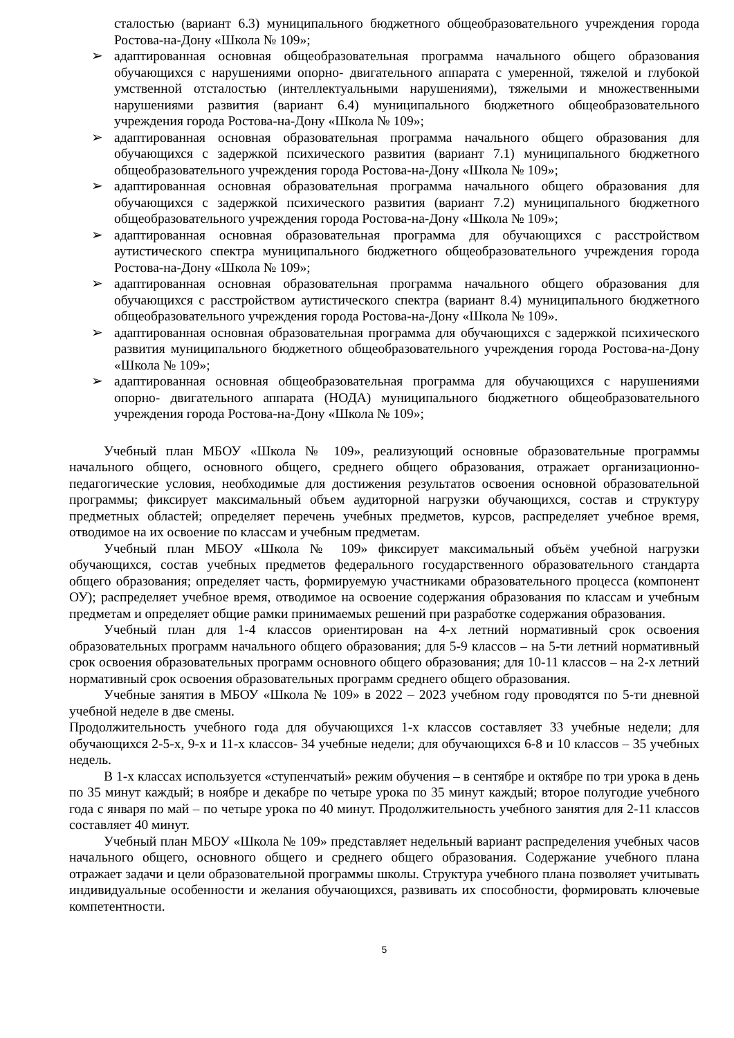сталостью (вариант 6.3) муниципального бюджетного общеобразовательного учреждения города Ростова-на-Дону «Школа № 109»;
➢ адаптированная основная общеобразовательная программа начального общего образования обучающихся с нарушениями опорно- двигательного аппарата с умеренной, тяжелой и глубокой умственной отсталостью (интеллектуальными нарушениями), тяжелыми и множественными нарушениями развития (вариант 6.4) муниципального бюджетного общеобразовательного учреждения города Ростова-на-Дону «Школа № 109»;
➢ адаптированная основная образовательная программа начального общего образования для обучающихся с задержкой психического развития (вариант 7.1) муниципального бюджетного общеобразовательного учреждения города Ростова-на-Дону «Школа № 109»;
➢ адаптированная основная образовательная программа начального общего образования для обучающихся с задержкой психического развития (вариант 7.2) муниципального бюджетного общеобразовательного учреждения города Ростова-на-Дону «Школа № 109»;
➢ адаптированная основная образовательная программа для обучающихся с расстройством аутистического спектра муниципального бюджетного общеобразовательного учреждения города Ростова-на-Дону «Школа № 109»;
➢ адаптированная основная образовательная программа начального общего образования для обучающихся с расстройством аутистического спектра (вариант 8.4) муниципального бюджетного общеобразовательного учреждения города Ростова-на-Дону «Школа № 109».
➢ адаптированная основная образовательная программа для обучающихся с задержкой психического развития муниципального бюджетного общеобразовательного учреждения города Ростова-на-Дону «Школа № 109»;
➢ адаптированная основная общеобразовательная программа для обучающихся с нарушениями опорно- двигательного аппарата (НОДА) муниципального бюджетного общеобразовательного учреждения города Ростова-на-Дону «Школа № 109»;
Учебный план МБОУ «Школа № 109», реализующий основные образовательные программы начального общего, основного общего, среднего общего образования, отражает организационно-педагогические условия, необходимые для достижения результатов освоения основной образовательной программы; фиксирует максимальный объем аудиторной нагрузки обучающихся, состав и структуру предметных областей; определяет перечень учебных предметов, курсов, распределяет учебное время, отводимое на их освоение по классам и учебным предметам.
Учебный план МБОУ «Школа № 109» фиксирует максимальный объём учебной нагрузки обучающихся, состав учебных предметов федерального государственного образовательного стандарта общего образования; определяет часть, формируемую участниками образовательного процесса (компонент ОУ); распределяет учебное время, отводимое на освоение содержания образования по классам и учебным предметам и определяет общие рамки принимаемых решений при разработке содержания образования.
Учебный план для 1-4 классов ориентирован на 4-х летний нормативный срок освоения образовательных программ начального общего образования; для 5-9 классов – на 5-ти летний нормативный срок освоения образовательных программ основного общего образования; для 10-11 классов – на 2-х летний нормативный срок освоения образовательных программ среднего общего образования.
Учебные занятия в МБОУ «Школа № 109» в 2022 – 2023 учебном году проводятся по 5-ти дневной учебной неделе в две смены.
Продолжительность учебного года для обучающихся 1-х классов составляет 33 учебные недели; для обучающихся 2-5-х, 9-х и 11-х классов- 34 учебные недели; для обучающихся 6-8 и 10 классов – 35 учебных недель.
В 1-х классах используется «ступенчатый» режим обучения – в сентябре и октябре по три урока в день по 35 минут каждый; в ноябре и декабре по четыре урока по 35 минут каждый; второе полугодие учебного года с января по май – по четыре урока по 40 минут. Продолжительность учебного занятия для 2-11 классов составляет 40 минут.
Учебный план МБОУ «Школа № 109» представляет недельный вариант распределения учебных часов начального общего, основного общего и среднего общего образования. Содержание учебного плана отражает задачи и цели образовательной программы школы. Структура учебного плана позволяет учитывать индивидуальные особенности и желания обучающихся, развивать их способности, формировать ключевые компетентности.
5